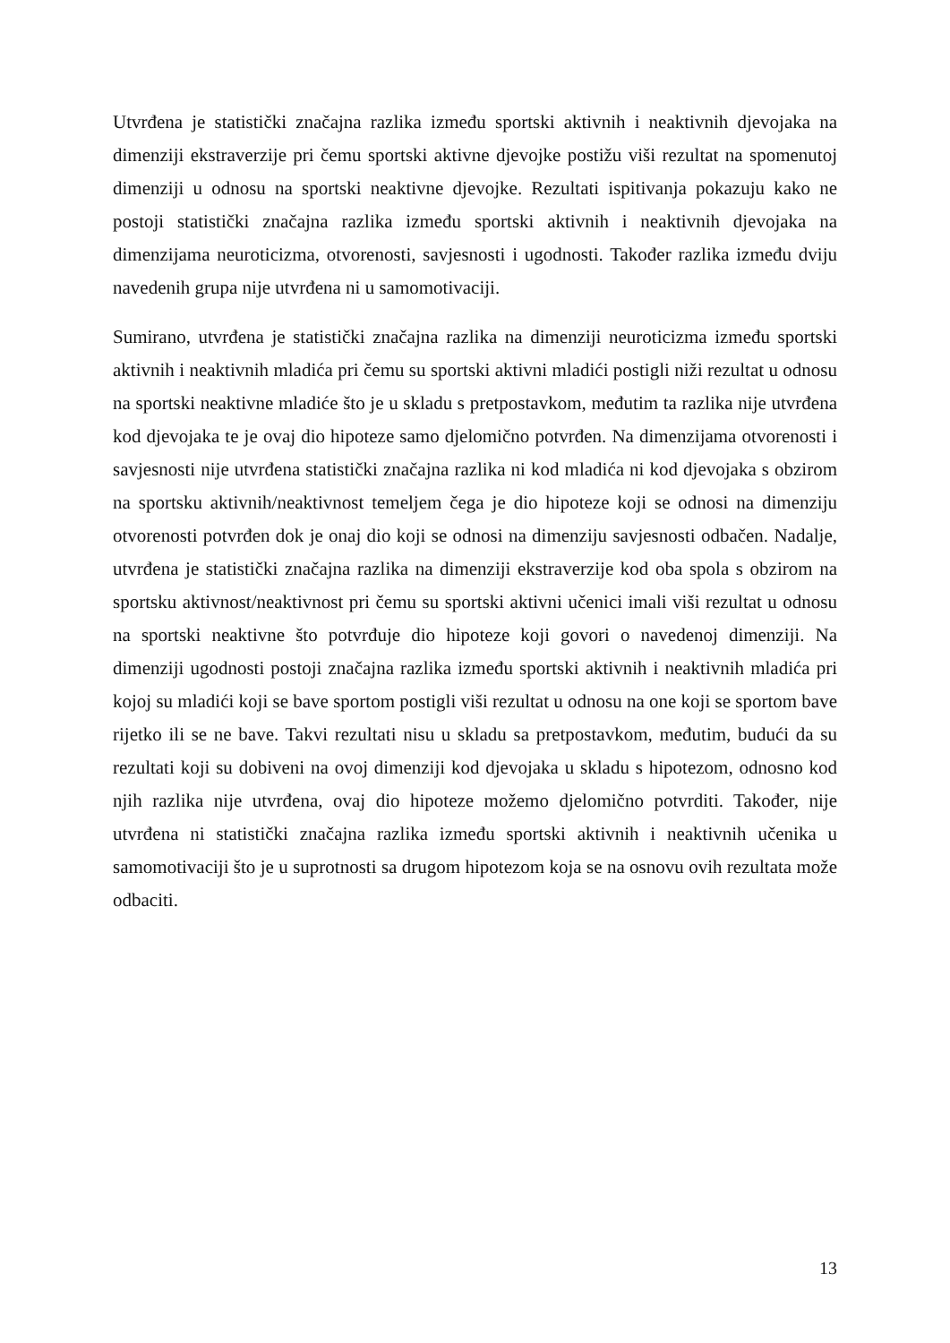Utvrđena je statistički značajna razlika između sportski aktivnih i neaktivnih djevojaka na dimenziji ekstraverzije pri čemu sportski aktivne djevojke postižu viši rezultat na spomenutoj dimenziji u odnosu na sportski neaktivne djevojke. Rezultati ispitivanja pokazuju kako ne postoji statistički značajna razlika između sportski aktivnih i neaktivnih djevojaka na dimenzijama neuroticizma, otvorenosti, savjesnosti i ugodnosti. Također razlika između dviju navedenih grupa nije utvrđena ni u samomotivaciji.
Sumirano, utvrđena je statistički značajna razlika na dimenziji neuroticizma između sportski aktivnih i neaktivnih mladića pri čemu su sportski aktivni mladići postigli niži rezultat u odnosu na sportski neaktivne mladiće što je u skladu s pretpostavkom, međutim ta razlika nije utvrđena kod djevojaka te je ovaj dio hipoteze samo djelomično potvrđen. Na dimenzijama otvorenosti i savjesnosti nije utvrđena statistički značajna razlika ni kod mladića ni kod djevojaka s obzirom na sportsku aktivnih/neaktivnost temeljem čega je dio hipoteze koji se odnosi na dimenziju otvorenosti potvrđen dok je onaj dio koji se odnosi na dimenziju savjesnosti odbačen. Nadalje, utvrđena je statistički značajna razlika na dimenziji ekstraverzije kod oba spola s obzirom na sportsku aktivnost/neaktivnost pri čemu su sportski aktivni učenici imali viši rezultat u odnosu na sportski neaktivne što potvrđuje dio hipoteze koji govori o navedenoj dimenziji. Na dimenziji ugodnosti postoji značajna razlika između sportski aktivnih i neaktivnih mladića pri kojoj su mladići koji se bave sportom postigli viši rezultat u odnosu na one koji se sportom bave rijetko ili se ne bave. Takvi rezultati nisu u skladu sa pretpostavkom, međutim, budući da su rezultati koji su dobiveni na ovoj dimenziji kod djevojaka u skladu s hipotezom, odnosno kod njih razlika nije utvrđena, ovaj dio hipoteze možemo djelomično potvrditi. Također, nije utvrđena ni statistički značajna razlika između sportski aktivnih i neaktivnih učenika u samomotivaciji što je u suprotnosti sa drugom hipotezom koja se na osnovu ovih rezultata može odbaciti.
13